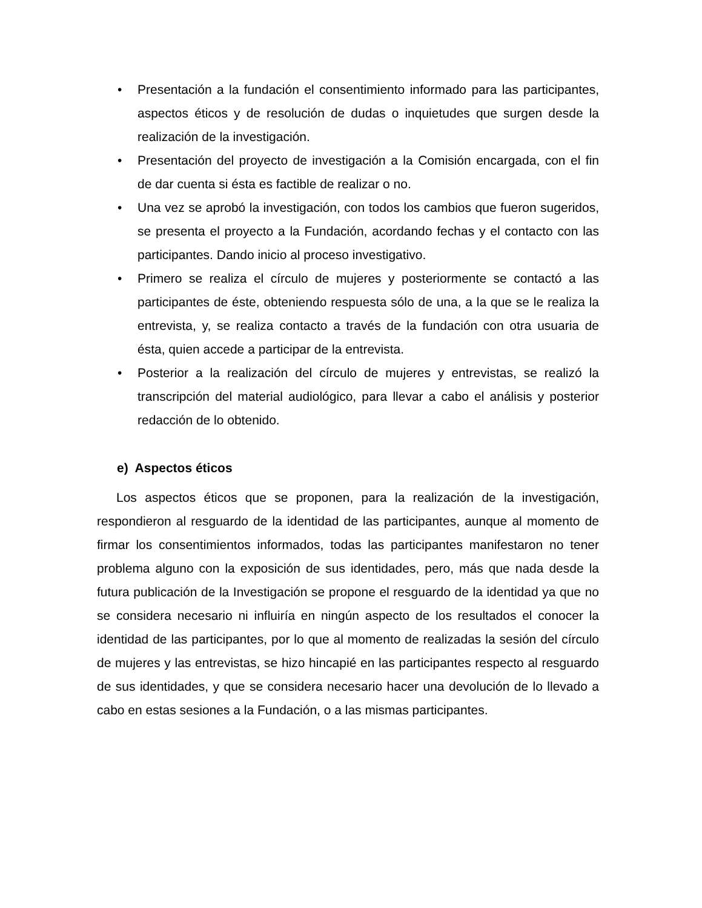• Presentación a la fundación el consentimiento informado para las participantes, aspectos éticos y de resolución de dudas o inquietudes que surgen desde la realización de la investigación.
• Presentación del proyecto de investigación a la Comisión encargada, con el fin de dar cuenta si ésta es factible de realizar o no.
• Una vez se aprobó la investigación, con todos los cambios que fueron sugeridos, se presenta el proyecto a la Fundación, acordando fechas y el contacto con las participantes. Dando inicio al proceso investigativo.
• Primero se realiza el círculo de mujeres y posteriormente se contactó a las participantes de éste, obteniendo respuesta sólo de una, a la que se le realiza la entrevista, y, se realiza contacto a través de la fundación con otra usuaria de ésta, quien accede a participar de la entrevista.
• Posterior a la realización del círculo de mujeres y entrevistas, se realizó la transcripción del material audiológico, para llevar a cabo el análisis y posterior redacción de lo obtenido.
e) Aspectos éticos
Los aspectos éticos que se proponen, para la realización de la investigación, respondieron al resguardo de la identidad de las participantes, aunque al momento de firmar los consentimientos informados, todas las participantes manifestaron no tener problema alguno con la exposición de sus identidades, pero, más que nada desde la futura publicación de la Investigación se propone el resguardo de la identidad ya que no se considera necesario ni influiría en ningún aspecto de los resultados el conocer la identidad de las participantes, por lo que al momento de realizadas la sesión del círculo de mujeres y las entrevistas, se hizo hincapié en las participantes respecto al resguardo de sus identidades, y que se considera necesario hacer una devolución de lo llevado a cabo en estas sesiones a la Fundación, o a las mismas participantes.